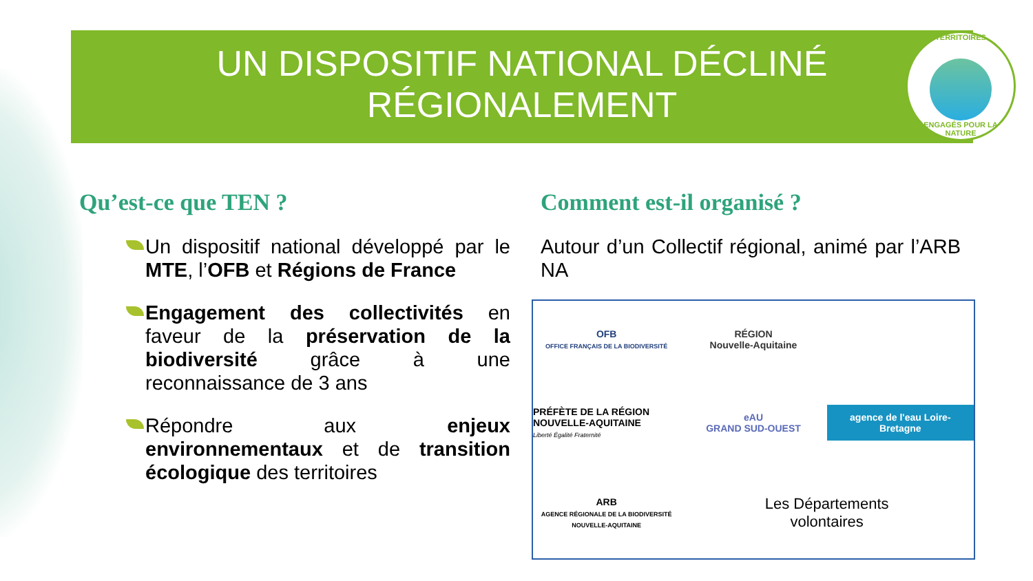UN DISPOSITIF NATIONAL DÉCLINÉ
RÉGIONALEMENT
TERRITOIRES
ENGAGÉS POUR LA NATURE
Qu’est-ce que TEN ?
Un dispositif national développé par le MTE, l’OFB et Régions de France
Engagement des collectivités en faveur de la préservation de la biodiversité grâce à une reconnaissance de 3 ans
Répondre aux enjeux environnementaux et de transition écologique des territoires
Comment est-il organisé ?
Autour d’un Collectif régional, animé par l’ARB NA
OFB
OFFICE FRANÇAIS DE LA BIODIVERSITÉ
RÉGION
Nouvelle-Aquitaine
PRÉFÈTE DE LA RÉGION NOUVELLE-AQUITAINE
Liberté Égalité Fraternité
eAU
GRAND SUD-OUEST
agence de l'eau Loire-Bretagne
ARB
AGENCE RÉGIONALE DE LA BIODIVERSITÉ NOUVELLE-AQUITAINE
Les Départements
volontaires